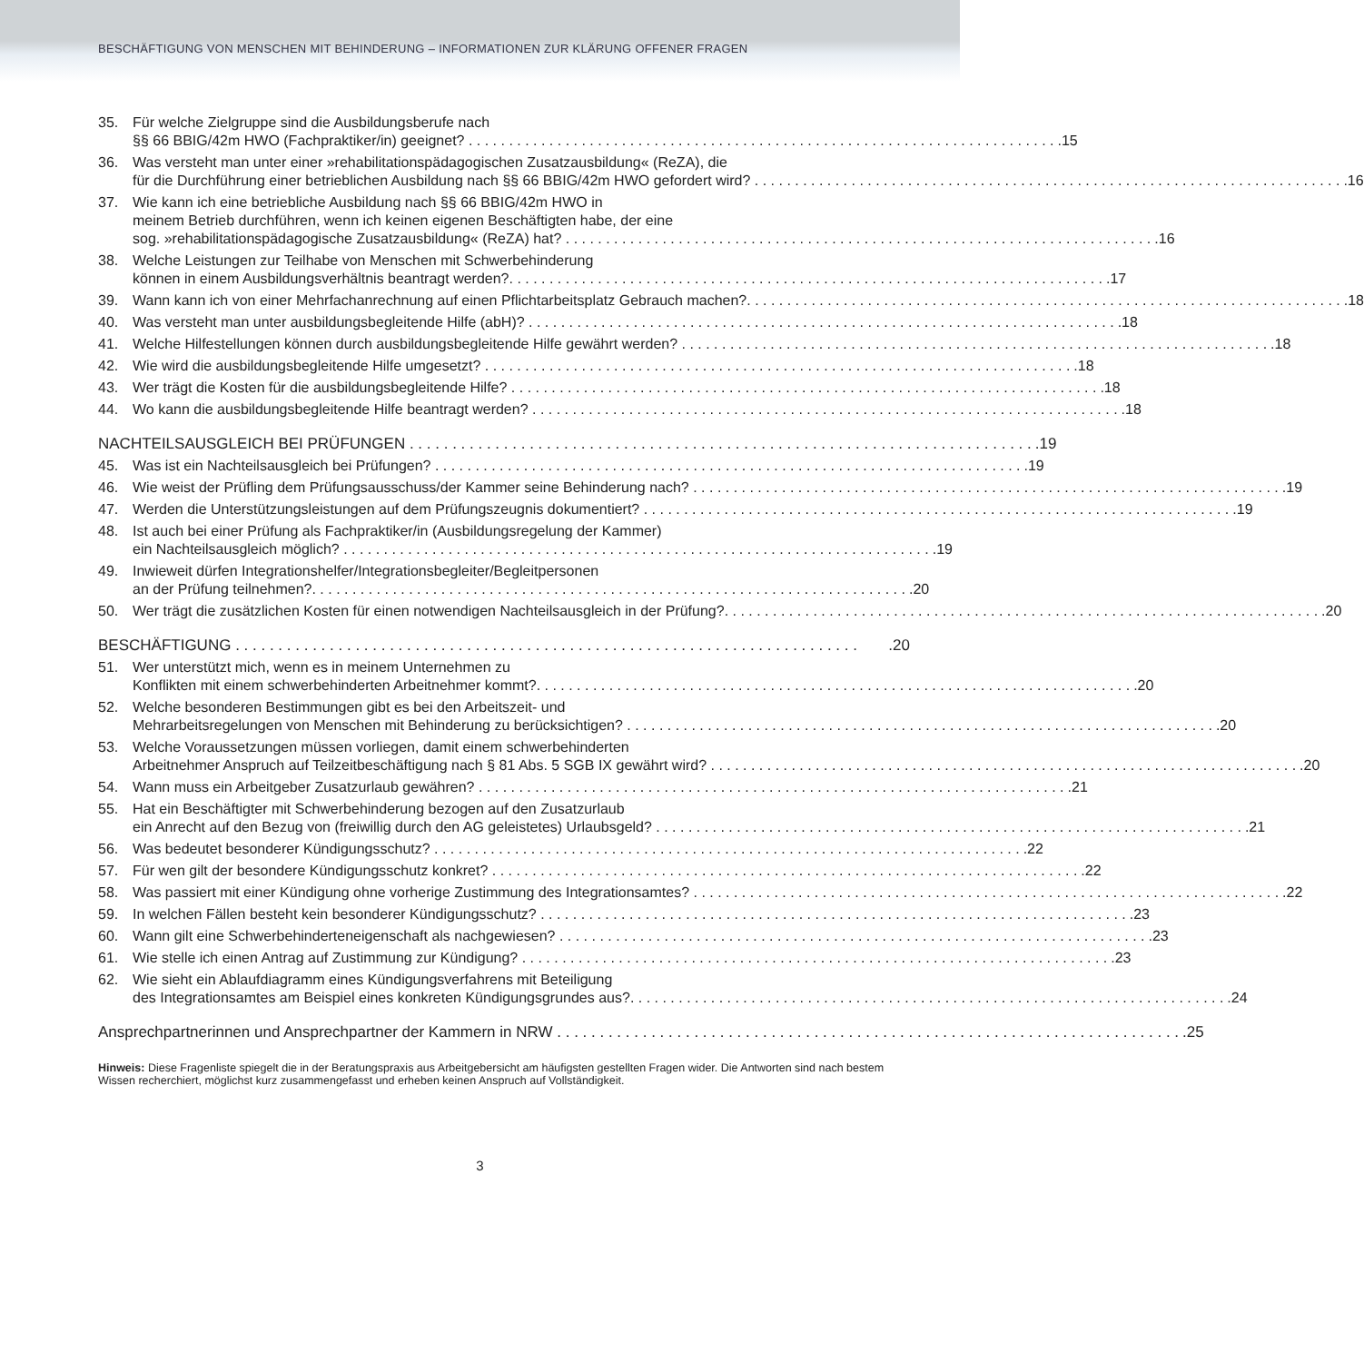BESCHÄFTIGUNG VON MENSCHEN MIT BEHINDERUNG – INFORMATIONEN ZUR KLÄRUNG OFFENER FRAGEN
35. Für welche Zielgruppe sind die Ausbildungsberufe nach
§§ 66 BBIG/42m HWO (Fachpraktiker/in) geeignet?.15
36. Was versteht man unter einer »rehabilitationspädagogischen Zusatzausbildung« (ReZA), die
für die Durchführung einer betrieblichen Ausbildung nach §§ 66 BBIG/42m HWO gefordert wird?.16
37. Wie kann ich eine betriebliche Ausbildung nach §§ 66 BBIG/42m HWO in
meinem Betrieb durchführen, wenn ich keinen eigenen Beschäftigten habe, der eine
sog. »rehabilitationspädagogische Zusatzausbildung« (ReZA) hat?.16
38. Welche Leistungen zur Teilhabe von Menschen mit Schwerbehinderung
können in einem Ausbildungsverhältnis beantragt werden?..17
39. Wann kann ich von einer Mehrfachanrechnung auf einen Pflichtarbeitsplatz Gebrauch machen?..18
40. Was versteht man unter ausbildungsbegleitende Hilfe (abH)?.18
41. Welche Hilfestellungen können durch ausbildungsbegleitende Hilfe gewährt werden?.18
42. Wie wird die ausbildungsbegleitende Hilfe umgesetzt?.18
43. Wer trägt die Kosten für die ausbildungsbegleitende Hilfe?.18
44. Wo kann die ausbildungsbegleitende Hilfe beantragt werden?.18
NACHTEILSAUSGLEICH BEI PRÜFUNGEN.19
45. Was ist ein Nachteilsausgleich bei Prüfungen?.19
46. Wie weist der Prüfling dem Prüfungsausschuss/der Kammer seine Behinderung nach?.19
47. Werden die Unterstützungsleistungen auf dem Prüfungszeugnis dokumentiert?.19
48. Ist auch bei einer Prüfung als Fachpraktiker/in (Ausbildungsregelung der Kammer)
ein Nachteilsausgleich möglich?.19
49. Inwieweit dürfen Integrationshelfer/Integrationsbegleiter/Begleitpersonen
an der Prüfung teilnehmen?..20
50. Wer trägt die zusätzlichen Kosten für einen notwendigen Nachteilsausgleich in der Prüfung?..20
BESCHÄFTIGUNG.20
51. Wer unterstützt mich, wenn es in meinem Unternehmen zu
Konflikten mit einem schwerbehinderten Arbeitnehmer kommt?..20
52. Welche besonderen Bestimmungen gibt es bei den Arbeitszeit- und
Mehrarbeitsregelungen von Menschen mit Behinderung zu berücksichtigen?.20
53. Welche Voraussetzungen müssen vorliegen, damit einem schwerbehinderten
Arbeitnehmer Anspruch auf Teilzeitbeschäftigung nach § 81 Abs. 5 SGB IX gewährt wird?.20
54. Wann muss ein Arbeitgeber Zusatzurlaub gewähren?.21
55. Hat ein Beschäftigter mit Schwerbehinderung bezogen auf den Zusatzurlaub
ein Anrecht auf den Bezug von (freiwillig durch den AG geleistetes) Urlaubsgeld?.21
56. Was bedeutet besonderer Kündigungsschutz?.22
57. Für wen gilt der besondere Kündigungsschutz konkret?.22
58. Was passiert mit einer Kündigung ohne vorherige Zustimmung des Integrationsamtes?.22
59. In welchen Fällen besteht kein besonderer Kündigungsschutz?.23
60. Wann gilt eine Schwerbehinderteneigenschaft als nachgewiesen?.23
61. Wie stelle ich einen Antrag auf Zustimmung zur Kündigung?.23
62. Wie sieht ein Ablaufdiagramm eines Kündigungsverfahrens mit Beteiligung
des Integrationsamtes am Beispiel eines konkreten Kündigungsgrundes aus?..24
Ansprechpartnerinnen und Ansprechpartner der Kammern in NRW.25
Hinweis: Diese Fragenliste spiegelt die in der Beratungspraxis aus Arbeitgebersicht am häufigsten gestellten Fragen wider. Die Antworten sind nach bestem Wissen recherchiert, möglichst kurz zusammengefasst und erheben keinen Anspruch auf Vollständigkeit.
3